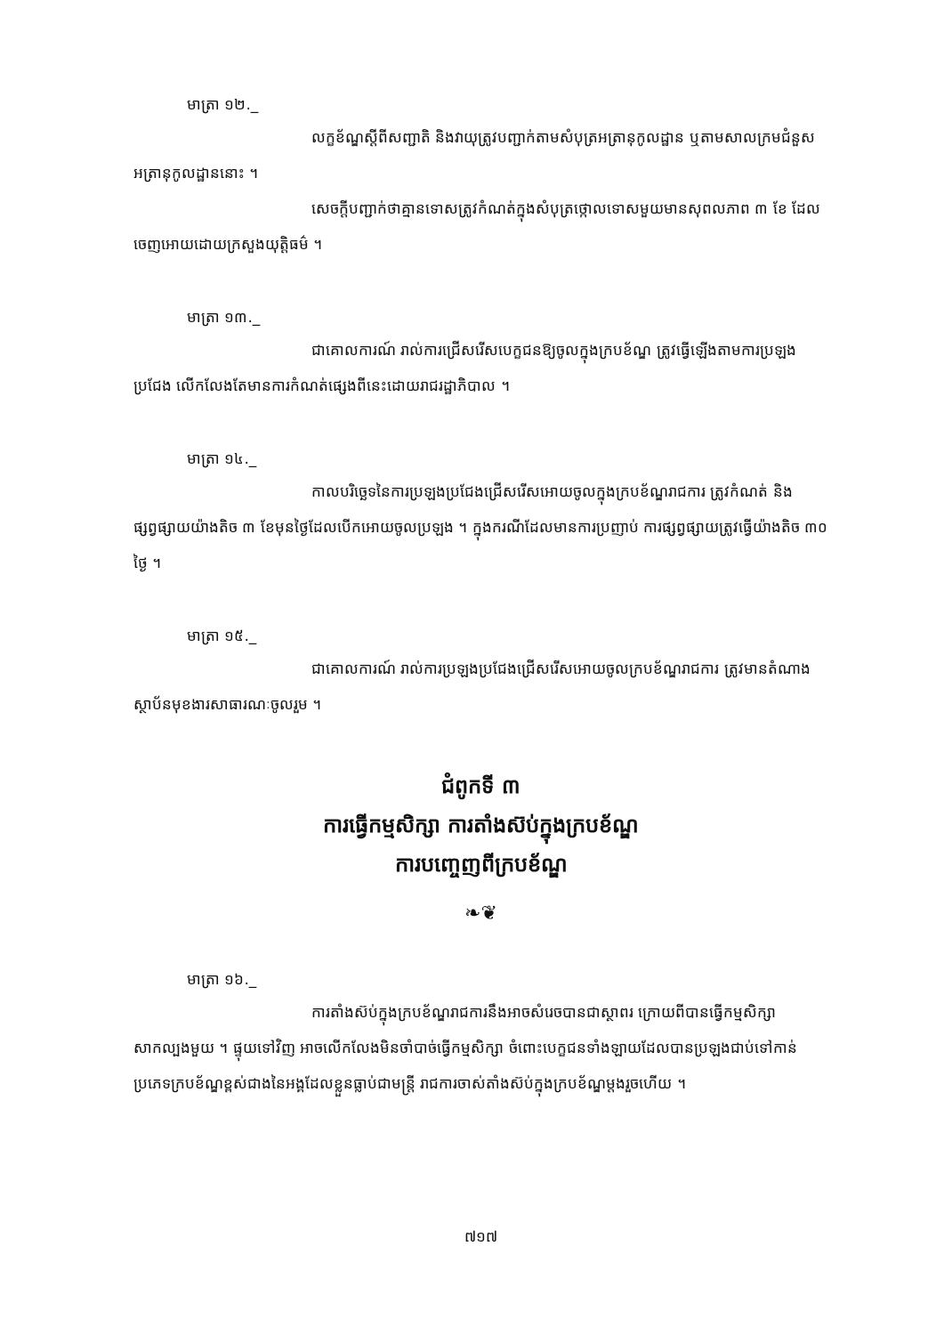មាត្រា ១២._
លក្ខខ័ណ្ឌស្តីពីសញ្ជាតិ និងវាយុត្រូវបញ្ជាក់តាមសំបុត្រអត្រានុកូលដ្ឋាន ឬតាមសាលក្រមជំនួសអត្រានុកូលដ្ឋាននោះ ។
សេចក្តីបញ្ជាក់ថាគ្មានទោសត្រូវកំណត់ក្នុងសំបុត្រថ្កោលទោសមួយមានសុពលភាព ៣ ខែ ដែលចេញអោយដោយក្រសួងយុត្តិធម៌ ។
មាត្រា ១៣._
ជាគោលការណ៍ រាល់ការជ្រើសរើសបេក្ខជនឱ្យចូលក្នុងក្របខ័ណ្ឌ ត្រូវធ្វើឡើងតាមការប្រឡងប្រជែង លើកលែងតែមានការកំណត់ផ្សេងពីនេះដោយរាជរដ្ឋាភិបាល ។
មាត្រា ១៤._
កាលបរិច្ឆេទនៃការប្រឡងប្រជែងជ្រើសរើសអោយចូលក្នុងក្របខ័ណ្ឌរាជការ ត្រូវកំណត់ និងផ្សព្វផ្សាយយ៉ាងតិច ៣ ខែមុនថ្ងៃដែលបើកអោយចូលប្រឡង ។ ក្នុងករណីដែលមានការប្រញាប់ ការផ្សព្វផ្សាយត្រូវធ្វើយ៉ាងតិច ៣០ ថ្ងៃ ។
មាត្រា ១៥._
ជាគោលការណ៍ រាល់ការប្រឡងប្រជែងជ្រើសរើសអោយចូលក្របខ័ណ្ឌរាជការ ត្រូវមានតំណាងស្ថាប័នមុខងារសាធារណៈចូលរួម ។
ជំពូកទី ៣
ការធ្វើកម្មសិក្សា ការតាំងស៊ប់ក្នុងក្របខ័ណ្ឌ
ការបញ្ចេញពីក្របខ័ណ្ឌ
❧❦
មាត្រា ១៦._
ការតាំងស៊ប់ក្នុងក្របខ័ណ្ឌរាជការនឹងអាចសំរេចបានជាស្ថាពរ ក្រោយពីបានធ្វើកម្មសិក្សាសាកល្បងមួយ ។ ផ្ទុយទៅវិញ អាចលើកលែងមិនចាំបាច់ធ្វើកម្មសិក្សា ចំពោះបេក្ខជនទាំងឡាយដែលបានប្រឡងជាប់ទៅកាន់ប្រភេទក្របខ័ណ្ឌខ្ពស់ជាងនៃអង្គដែលខ្លួនធ្លាប់ជាមន្ត្រី រាជការចាស់តាំងស៊ប់ក្នុងក្របខ័ណ្ឌម្តងរួចហើយ ។
៧១៧